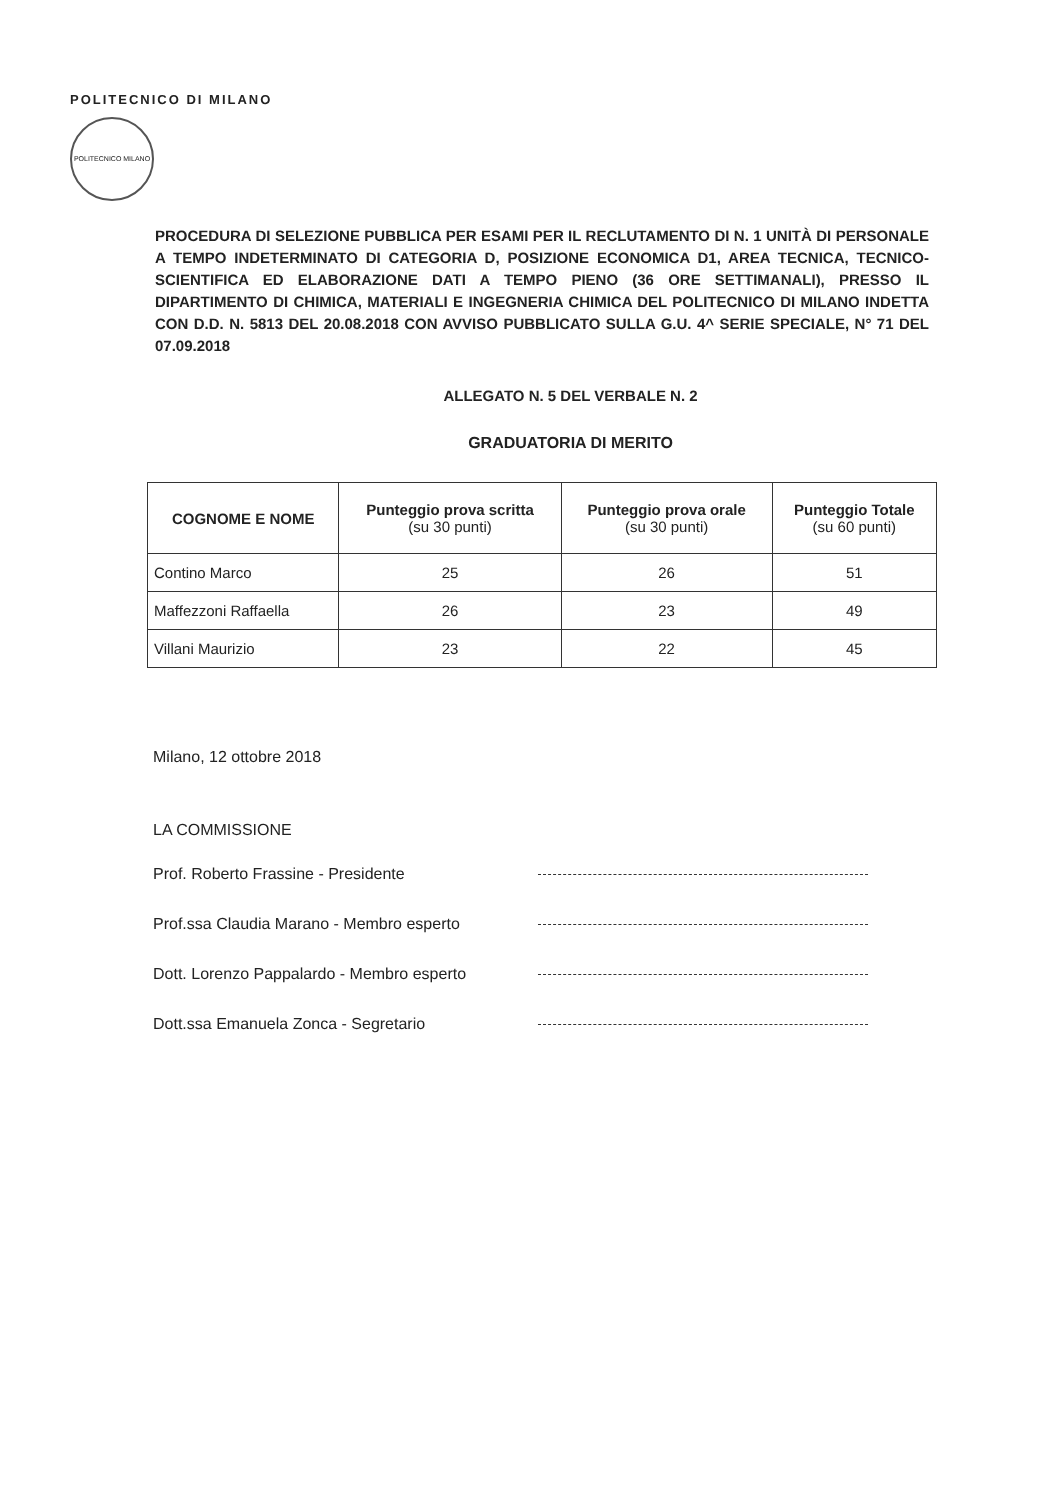POLITECNICO DI MILANO
POLITECNICO MILANO
PROCEDURA DI SELEZIONE PUBBLICA PER ESAMI PER IL RECLUTAMENTO DI N. 1 UNITÀ DI PERSONALE A TEMPO INDETERMINATO DI CATEGORIA D, POSIZIONE ECONOMICA D1, AREA TECNICA, TECNICO-SCIENTIFICA ED ELABORAZIONE DATI A TEMPO PIENO (36 ORE SETTIMANALI), PRESSO IL DIPARTIMENTO DI CHIMICA, MATERIALI E INGEGNERIA CHIMICA DEL POLITECNICO DI MILANO INDETTA CON D.D. N. 5813 DEL 20.08.2018 CON AVVISO PUBBLICATO SULLA G.U. 4^ SERIE SPECIALE, N° 71 DEL 07.09.2018
ALLEGATO N. 5 DEL VERBALE N. 2
GRADUATORIA DI MERITO
| COGNOME E NOME | Punteggio prova scritta (su 30 punti) | Punteggio prova orale (su 30 punti) | Punteggio Totale (su 60 punti) |
| --- | --- | --- | --- |
| Contino Marco | 25 | 26 | 51 |
| Maffezzoni Raffaella | 26 | 23 | 49 |
| Villani Maurizio | 23 | 22 | 45 |
Milano, 12 ottobre 2018
LA COMMISSIONE
Prof. Roberto Frassine - Presidente
Prof.ssa Claudia Marano - Membro esperto
Dott. Lorenzo Pappalardo - Membro esperto
Dott.ssa Emanuela Zonca - Segretario